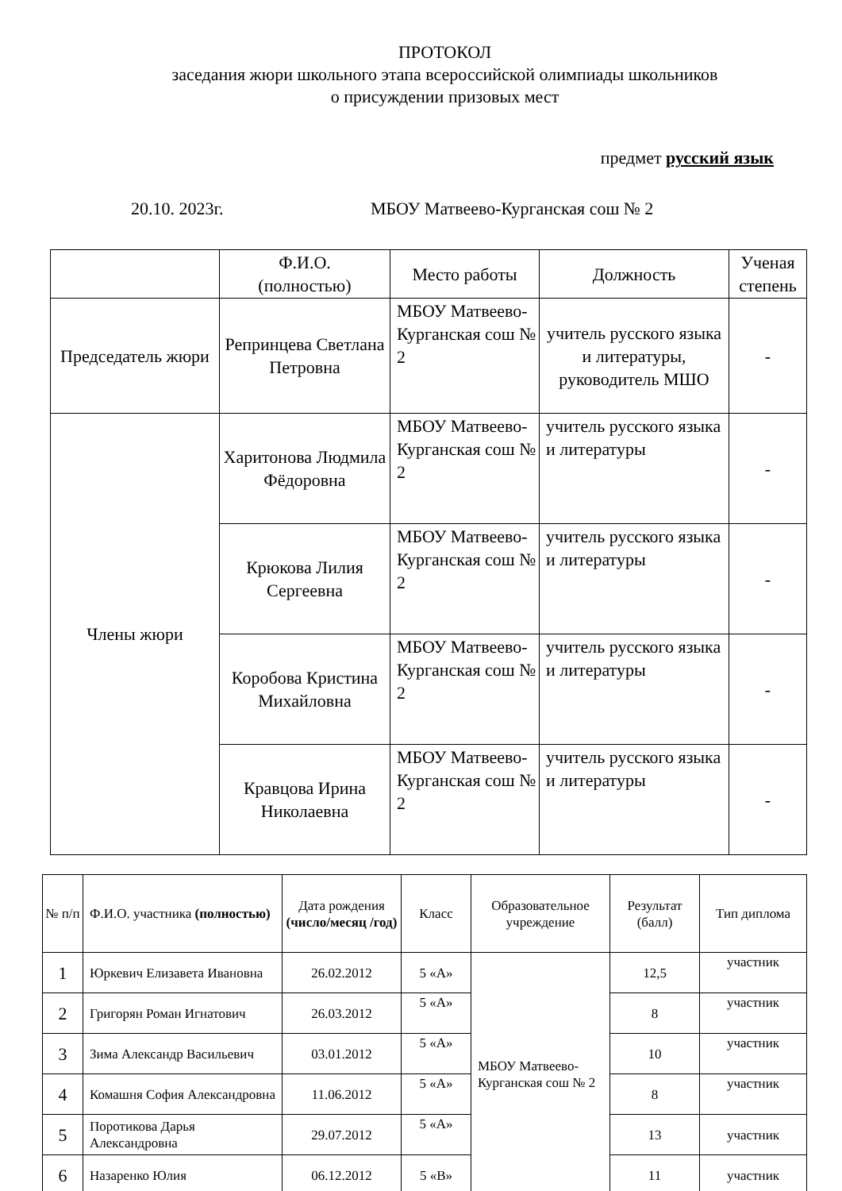ПРОТОКОЛ
заседания жюри школьного этапа всероссийской олимпиады школьников
о присуждении призовых мест
предмет русский язык
20.10. 2023г. МБОУ Матвеево-Курганская сош № 2
| | Ф.И.О. (полностью) | Место работы | Должность | Ученая степень |
| --- | --- | --- | --- | --- |
| Председатель жюри | Репринцева Светлана Петровна | МБОУ Матвеево-Курганская сош № 2 | учитель русского языка и литературы, руководитель МШО | - |
| Члены жюри | Харитонова Людмила Фёдоровна | МБОУ Матвеево-Курганская сош № 2 | учитель русского языка и литературы | - |
| | Крюкова Лилия Сергеевна | МБОУ Матвеево-Курганская сош № 2 | учитель русского языка и литературы | - |
| | Коробова Кристина Михайловна | МБОУ Матвеево-Курганская сош № 2 | учитель русского языка и литературы | - |
| | Кравцова Ирина Николаевна | МБОУ Матвеево-Курганская сош № 2 | учитель русского языка и литературы | - |
| № п/п | Ф.И.О. участника (полностью) | Дата рождения (число/месяц /год) | Класс | Образовательное учреждение | Результат (балл) | Тип диплома |
| --- | --- | --- | --- | --- | --- | --- |
| 1 | Юркевич Елизавета Ивановна | 26.02.2012 | 5 «А» | МБОУ Матвеево-Курганская сош № 2 | 12,5 | участник |
| 2 | Григорян Роман Игнатович | 26.03.2012 | 5 «А» | | 8 | участник |
| 3 | Зима Александр Васильевич | 03.01.2012 | 5 «А» | | 10 | участник |
| 4 | Комашня София Александровна | 11.06.2012 | 5 «А» | | 8 | участник |
| 5 | Поротикова Дарья Александровна | 29.07.2012 | 5 «А» | | 13 | участник |
| 6 | Назаренко Юлия | 06.12.2012 | 5 «В» | | 11 | участник |